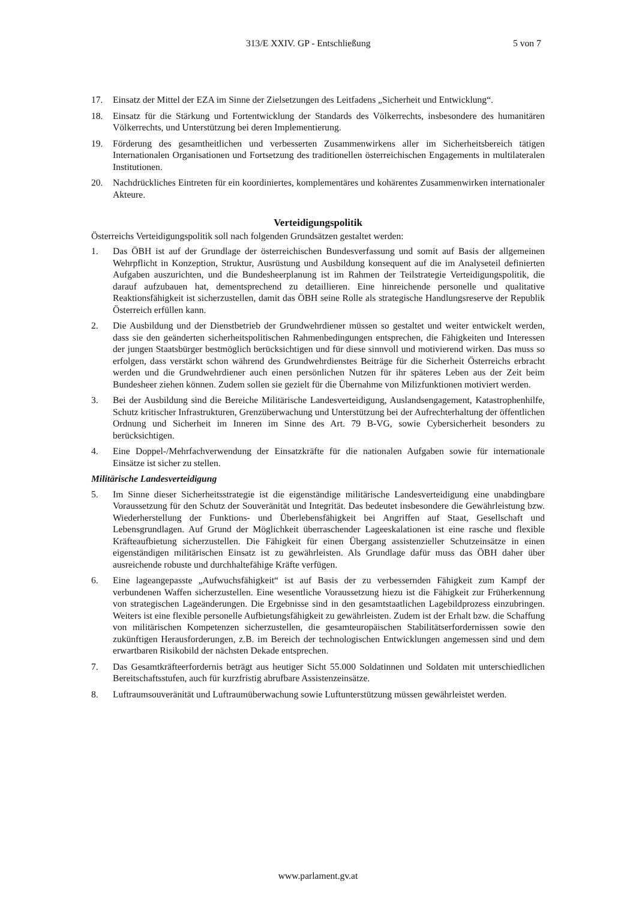313/E XXIV. GP - Entschließung 5 von 7
17. Einsatz der Mittel der EZA im Sinne der Zielsetzungen des Leitfadens „Sicherheit und Entwicklung“.
18. Einsatz für die Stärkung und Fortentwicklung der Standards des Völkerrechts, insbesondere des humanitären Völkerrechts, und Unterstützung bei deren Implementierung.
19. Förderung des gesamtheitlichen und verbesserten Zusammenwirkens aller im Sicherheitsbereich tätigen Internationalen Organisationen und Fortsetzung des traditionellen österreichischen Engagements in multilateralen Institutionen.
20. Nachdrückliches Eintreten für ein koordiniertes, komplementäres und kohärentes Zusammenwirken internationaler Akteure.
Verteidigungspolitik
Österreichs Verteidigungspolitik soll nach folgenden Grundsätzen gestaltet werden:
1. Das ÖBH ist auf der Grundlage der österreichischen Bundesverfassung und somit auf Basis der allgemeinen Wehrpflicht in Konzeption, Struktur, Ausrüstung und Ausbildung konsequent auf die im Analyseteil definierten Aufgaben auszurichten, und die Bundesheerplanung ist im Rahmen der Teilstrategie Verteidigungspolitik, die darauf aufzubauen hat, dementsprechend zu detaillieren. Eine hinreichende personelle und qualitative Reaktionsfähigkeit ist sicherzustellen, damit das ÖBH seine Rolle als strategische Handlungsreserve der Republik Österreich erfüllen kann.
2. Die Ausbildung und der Dienstbetrieb der Grundwehrdiener müssen so gestaltet und weiter entwickelt werden, dass sie den geänderten sicherheitspolitischen Rahmenbedingungen entsprechen, die Fähigkeiten und Interessen der jungen Staatsbürger bestmöglich berücksichtigen und für diese sinnvoll und motivierend wirken. Das muss so erfolgen, dass verstärkt schon während des Grundwehrdienstes Beiträge für die Sicherheit Österreichs erbracht werden und die Grundwehrdiener auch einen persönlichen Nutzen für ihr späteres Leben aus der Zeit beim Bundesheer ziehen können. Zudem sollen sie gezielt für die Übernahme von Milizfunktionen motiviert werden.
3. Bei der Ausbildung sind die Bereiche Militärische Landesverteidigung, Auslandsengagement, Katastrophenhilfe, Schutz kritischer Infrastrukturen, Grenzüberwachung und Unterstützung bei der Aufrechterhaltung der öffentlichen Ordnung und Sicherheit im Inneren im Sinne des Art. 79 B-VG, sowie Cybersicherheit besonders zu berücksichtigen.
4. Eine Doppel-/Mehrfachverwendung der Einsatzkräfte für die nationalen Aufgaben sowie für internationale Einsätze ist sicher zu stellen.
Militärische Landesverteidigung
5. Im Sinne dieser Sicherheitsstrategie ist die eigenständige militärische Landesverteidigung eine unabdingbare Voraussetzung für den Schutz der Souveränität und Integrität. Das bedeutet insbesondere die Gewährleistung bzw. Wiederherstellung der Funktions- und Überlebensfähigkeit bei Angriffen auf Staat, Gesellschaft und Lebensgrundlagen. Auf Grund der Möglichkeit überraschender Lageeskalationen ist eine rasche und flexible Kräfteaufbietung sicherzustellen. Die Fähigkeit für einen Übergang assistenzieller Schutzeinsätze in einen eigenständigen militärischen Einsatz ist zu gewährleisten. Als Grundlage dafür muss das ÖBH daher über ausreichende robuste und durchhaltefähige Kräfte verfügen.
6. Eine lageangepasste „Aufwuchsfähigkeit“ ist auf Basis der zu verbessernden Fähigkeit zum Kampf der verbundenen Waffen sicherzustellen. Eine wesentliche Voraussetzung hiezu ist die Fähigkeit zur Früherkennung von strategischen Lageänderungen. Die Ergebnisse sind in den gesamtstaatlichen Lagebildprozess einzubringen. Weiters ist eine flexible personelle Aufbietungsfähigkeit zu gewährleisten. Zudem ist der Erhalt bzw. die Schaffung von militärischen Kompetenzen sicherzustellen, die gesamteuropäischen Stabilitätserfordernissen sowie den zukünftigen Herausforderungen, z.B. im Bereich der technologischen Entwicklungen angemessen sind und dem erwartbaren Risikobild der nächsten Dekade entsprechen.
7. Das Gesamtkräfteerfordernis beträgt aus heutiger Sicht 55.000 Soldatinnen und Soldaten mit unterschiedlichen Bereitschaftsstufen, auch für kurzfristig abrufbare Assistenzeinsätze.
8. Luftraumsouveränität und Luftraumüberwachung sowie Luftunterstützung müssen gewährleistet werden.
www.parlament.gv.at